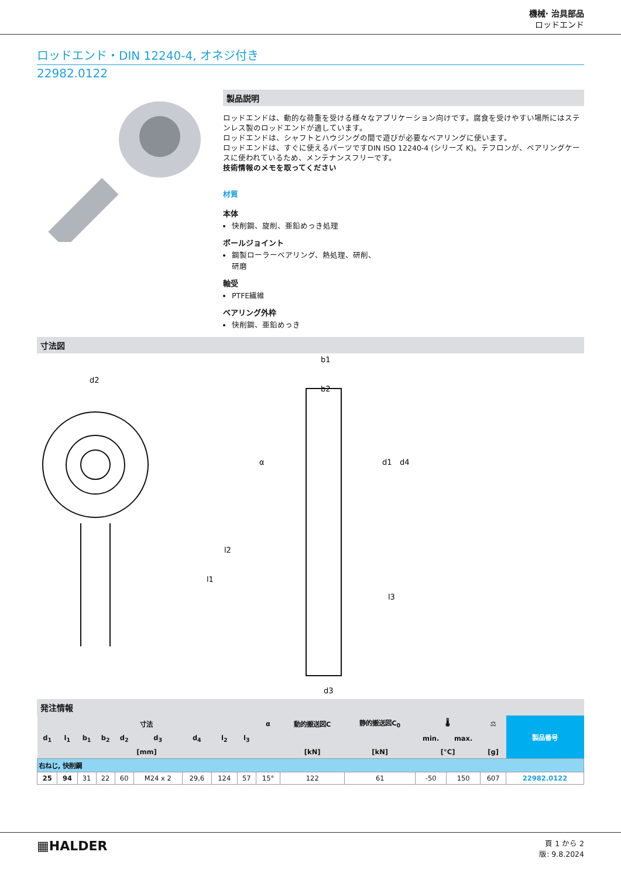機械· 治具部品
ロッドエンド
ロッドエンド・DIN 12240-4, オネジ付き
22982.0122
製品説明
ロッドエンドは、動的な荷重を受ける様々なアプリケーション向けです。腐食を受けやすい場所にはステンレス製のロッドエンドが適しています。
ロッドエンドは、シャフトとハウジングの間で遊びが必要なベアリングに使います。
ロッドエンドは、すぐに使えるパーツですDIN ISO 12240-4 (シリーズ K)。テフロンが、ベアリングケースに使われているため、メンテナンスフリーです。
技術情報のメモを取ってください
材質
本体
快削鋼、旋削、亜鉛めっき処理
ボールジョイント
鋼製ローラーベアリング、熱処理、研削、
研磨
軸受
PTFE繊維
ベアリング外枠
快削鋼、亜鉛めっき
寸法図
d2
l1
l2
b1
b2
d3
α
d1
d4
l3
発注情報
| 寸法 | | | | | | | | | α | 動的搬送図C | 静的搬送図C<sub>0</sub> | 🌡 | | ⚖ | 製品番号 |
| --- | --- | --- | --- | --- | --- | --- | --- | --- | --- | --- | --- | --- | --- | --- | --- |
| d<sub>1</sub> | l<sub>1</sub> | b<sub>1</sub> | b<sub>2</sub> | d<sub>2</sub> | d<sub>3</sub> | d<sub>4</sub> | l<sub>2</sub> | l<sub>3</sub> | | | | min. | max. | | |
| [mm] | | | | | | | | | | [kN] | [kN] | [°C] | | [g] | |
| 右ねじ, 快削鋼 | | | | | | | | | | | | | | | |
| 25 | 94 | 31 | 22 | 60 | M24 x 2 | 29,6 | 124 | 57 | 15° | 122 | 61 | -50 | 150 | 607 | 22982.0122 |
▦HALDER
頁 1 から 2
版: 9.8.2024